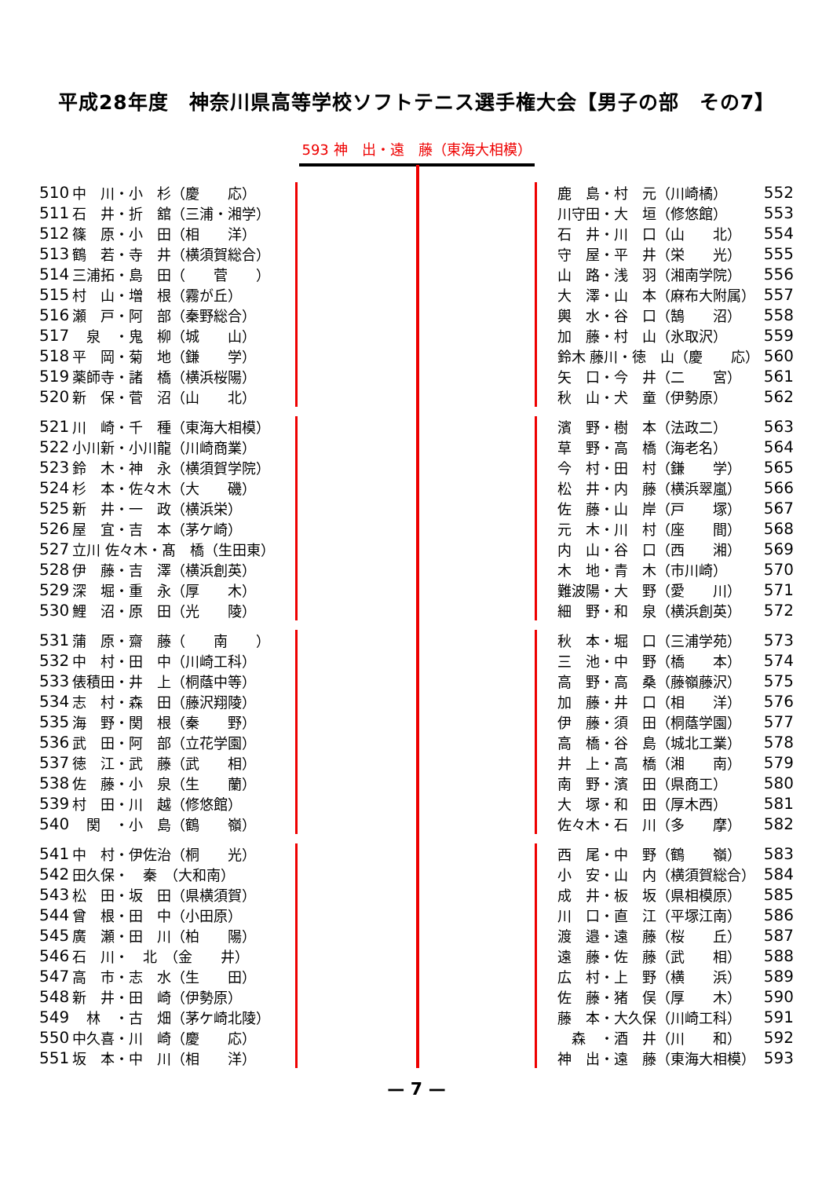平成28年度　神奈川県高等学校ソフトテニス選手権大会【男子の部　その7】
593 神　出・遠　藤（東海大相模）
| 510 | 中 川・小 杉（慶 応） | |
| 511 | 石 井・折 舘（三浦・湘学） | |
| 512 | 篠 原・小 田（相 洋） | |
| 513 | 鶴 若・寺 井（横須賀総合） | |
| 514 | 三浦拓・島 田（ 菅 ） | |
| 515 | 村 山・増 根（霧が丘） | |
| 516 | 瀬 戸・阿 部（秦野総合） | |
| 517 | 泉 ・鬼 柳（城 山） | |
| 518 | 平 岡・菊 地（鎌 学） | |
| 519 | 薬師寺・諸 橋（横浜桜陽） | |
| 520 | 新 保・菅 沼（山 北） | |
| 521 | 川 崎・千 種（東海大相模） | |
| 522 | 小川新・小川龍（川崎商業） | |
| 523 | 鈴 木・神 永（横須賀学院） | |
| 524 | 杉 本・佐々木（大 磯） | |
| 525 | 新 井・一 政（横浜栄） | |
| 526 | 屋 宜・吉 本（茅ケ崎） | |
| 527 | 立川 佐々木・髙 橋（生田東） | |
| 528 | 伊 藤・吉 澤（横浜創英） | |
| 529 | 深 堀・重 永（厚 木） | |
| 530 | 鯉 沼・原 田（光 陵） | |
| 531 | 蒲 原・齋 藤（ 南 ） | |
| 532 | 中 村・田 中（川崎工科） | |
| 533 | 俵積田・井 上（桐蔭中等） | |
| 534 | 志 村・森 田（藤沢翔陵） | |
| 535 | 海 野・関 根（秦 野） | |
| 536 | 武 田・阿 部（立花学園） | |
| 537 | 徳 江・武 藤（武 相） | |
| 538 | 佐 藤・小 泉（生 蘭） | |
| 539 | 村 田・川 越（修悠館） | |
| 540 | 関 ・小 島（鶴 嶺） | |
| 541 | 中 村・伊佐治（桐 光） | |
| 542 | 田久保・ 秦 （大和南） | |
| 543 | 松 田・坂 田（県横須賀） | |
| 544 | 曾 根・田 中（小田原） | |
| 545 | 廣 瀬・田 川（柏 陽） | |
| 546 | 石 川・ 北 （金 井） | |
| 547 | 高 市・志 水（生 田） | |
| 548 | 新 井・田 崎（伊勢原） | |
| 549 | 林 ・古 畑（茅ケ崎北陵） | |
| 550 | 中久喜・川 崎（慶 応） | |
| 551 | 坂 本・中 川（相 洋） | |
| | 鹿 島・村 元（川崎橘） | 552 |
| | 川守田・大 垣（修悠館） | 553 |
| | 石 井・川 口（山 北） | 554 |
| | 守 屋・平 井（栄 光） | 555 |
| | 山 路・浅 羽（湘南学院） | 556 |
| | 大 澤・山 本（麻布大附属） | 557 |
| | 輿 水・谷 口（鵠 沼） | 558 |
| | 加 藤・村 山（氷取沢） | 559 |
| | 鈴木 藤川・徳 山（慶 応） | 560 |
| | 矢 口・今 井（二 宮） | 561 |
| | 秋 山・犬 童（伊勢原） | 562 |
| | 濱 野・樹 本（法政二） | 563 |
| | 草 野・高 橋（海老名） | 564 |
| | 今 村・田 村（鎌 学） | 565 |
| | 松 井・内 藤（横浜翠嵐） | 566 |
| | 佐 藤・山 岸（戸 塚） | 567 |
| | 元 木・川 村（座 間） | 568 |
| | 内 山・谷 口（西 湘） | 569 |
| | 木 地・青 木（市川崎） | 570 |
| | 難波陽・大 野（愛 川） | 571 |
| | 細 野・和 泉（横浜創英） | 572 |
| | 秋 本・堀 口（三浦学苑） | 573 |
| | 三 池・中 野（橋 本） | 574 |
| | 高 野・高 桑（藤嶺藤沢） | 575 |
| | 加 藤・井 口（相 洋） | 576 |
| | 伊 藤・須 田（桐蔭学園） | 577 |
| | 高 橋・谷 島（城北工業） | 578 |
| | 井 上・高 橋（湘 南） | 579 |
| | 南 野・濱 田（県商工） | 580 |
| | 大 塚・和 田（厚木西） | 581 |
| | 佐々木・石 川（多 摩） | 582 |
| | 西 尾・中 野（鶴 嶺） | 583 |
| | 小 安・山 内（横須賀総合） | 584 |
| | 成 井・板 坂（県相模原） | 585 |
| | 川 口・直 江（平塚江南） | 586 |
| | 渡 邉・遠 藤（桜 丘） | 587 |
| | 遠 藤・佐 藤（武 相） | 588 |
| | 広 村・上 野（横 浜） | 589 |
| | 佐 藤・猪 俣（厚 木） | 590 |
| | 藤 本・大久保（川崎工科） | 591 |
| | 森 ・酒 井（川 和） | 592 |
| | 神 出・遠 藤（東海大相模） | 593 |
— 7 —